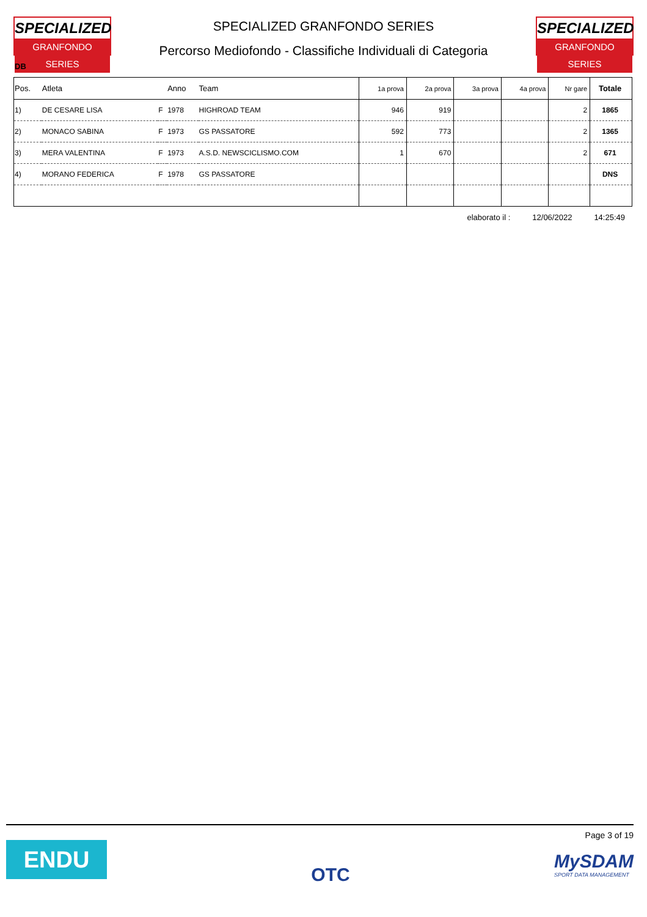SPECIALIZED
GRANFONDO SERIES
SPECIALIZED GRANFONDO SERIES
Percorso Mediofondo - Classifiche Individuali di Categoria
SPECIALIZED
GRANFONDO SERIES
DB
| Pos. | Atleta | | Anno | Team | 1a prova | 2a prova | 3a prova | 4a prova | Nr gare | Totale |
| --- | --- | --- | --- | --- | --- | --- | --- | --- | --- | --- |
| 1) | DE CESARE LISA | F | 1978 | HIGHROAD TEAM | 946 | 919 | | | 2 | 1865 |
| 2) | MONACO SABINA | F | 1973 | GS PASSATORE | 592 | 773 | | | 2 | 1365 |
| 3) | MERA VALENTINA | F | 1973 | A.S.D. NEWSCICLISMO.COM | 1 | 670 | | | 2 | 671 |
| 4) | MORANO FEDERICA | F | 1978 | GS PASSATORE | | | | | | DNS |
elaborato il : 12/06/2022 14:25:49
ENDU
OTC
Page 3 of 19
MySDAM
SPORT DATA MANAGEMENT